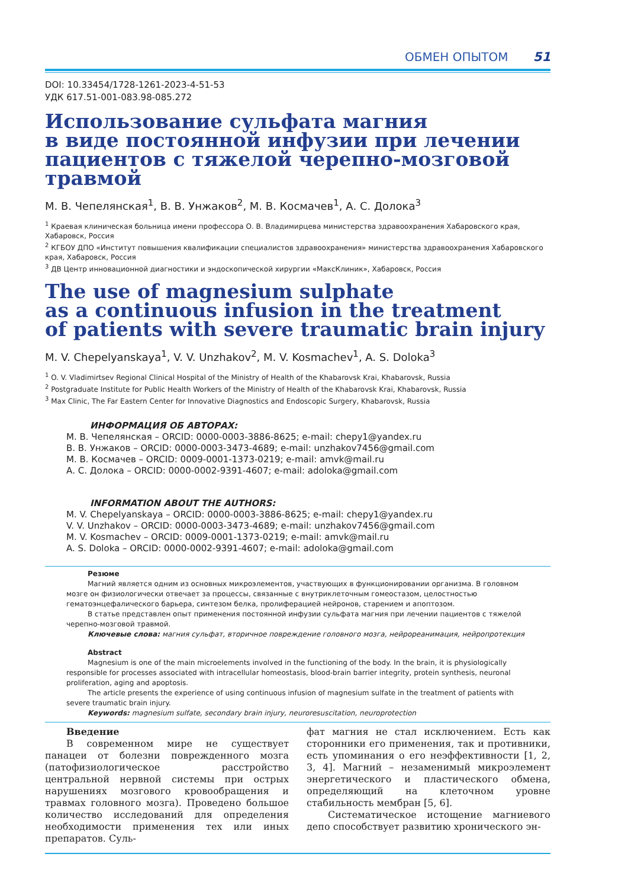ОБМЕН ОПЫТОМ 51
DOI: 10.33454/1728-1261-2023-4-51-53
УДК 617.51-001-083.98-085.272
Использование сульфата магния
в виде постоянной инфузии при лечении
пациентов с тяжелой черепно-мозговой травмой
М. В. Чепелянская<sup>1</sup>, В. В. Унжаков<sup>2</sup>, М. В. Космачев<sup>1</sup>, А. С. Долока<sup>3</sup>
<sup>1</sup> Краевая клиническая больница имени профессора О. В. Владимирцева министерства здравоохранения Хабаровского края, Хабаровск, Россия
<sup>2</sup> КГБОУ ДПО «Институт повышения квалификации специалистов здравоохранения» министерства здравоохранения Хабаровского края, Хабаровск, Россия
<sup>3</sup> ДВ Центр инновационной диагностики и эндоскопической хирургии «МаксКлиник», Хабаровск, Россия
The use of magnesium sulphate
as a continuous infusion in the treatment
of patients with severe traumatic brain injury
M. V. Chepelyanskaya<sup>1</sup>, V. V. Unzhakov<sup>2</sup>, M. V. Kosmachev<sup>1</sup>, A. S. Doloka<sup>3</sup>
<sup>1</sup> O. V. Vladimirtsev Regional Clinical Hospital of the Ministry of Health of the Khabarovsk Krai, Khabarovsk, Russia
<sup>2</sup> Postgraduate Institute for Public Health Workers of the Ministry of Health of the Khabarovsk Krai, Khabarovsk, Russia
<sup>3</sup> Max Clinic, The Far Eastern Center for Innovative Diagnostics and Endoscopic Surgery, Khabarovsk, Russia
ИНФОРМАЦИЯ ОБ АВТОРАХ:
М. В. Чепелянская – ORCID: 0000-0003-3886-8625; e-mail: chepy1@yandex.ru
В. В. Унжаков – ORCID: 0000-0003-3473-4689; e-mail: unzhakov7456@gmail.com
М. В. Космачев – ORCID: 0009-0001-1373-0219; e-mail: amvk@mail.ru
А. С. Долока – ORCID: 0000-0002-9391-4607; e-mail: adoloka@gmail.com
INFORMATION ABOUT THE AUTHORS:
M. V. Chepelyanskaya – ORCID: 0000-0003-3886-8625; e-mail: chepy1@yandex.ru
V. V. Unzhakov – ORCID: 0000-0003-3473-4689; e-mail: unzhakov7456@gmail.com
M. V. Kosmachev – ORCID: 0009-0001-1373-0219; e-mail: amvk@mail.ru
A. S. Doloka – ORCID: 0000-0002-9391-4607; e-mail: adoloka@gmail.com
Резюме
Магний является одним из основных микроэлементов, участвующих в функционировании организма. В головном мозге он физиологически отвечает за процессы, связанные с внутриклеточным гомеостазом, целостностью гематоэнцефалического барьера, синтезом белка, пролиферацией нейронов, старением и апоптозом.
В статье представлен опыт применения постоянной инфузии сульфата магния при лечении пациентов с тяжелой черепно-мозговой травмой.
Ключевые слова: магния сульфат, вторичное повреждение головного мозга, нейрореанимация, нейропротекция
Abstract
Magnesium is one of the main microelements involved in the functioning of the body. In the brain, it is physiologically responsible for processes associated with intracellular homeostasis, blood-brain barrier integrity, protein synthesis, neuronal proliferation, aging and apoptosis.
The article presents the experience of using continuous infusion of magnesium sulfate in the treatment of patients with severe traumatic brain injury.
Keywords: magnesium sulfate, secondary brain injury, neuroresuscitation, neuroprotection
Введение
В современном мире не существует панацеи от болезни поврежденного мозга (патофизиологическое расстройство центральной нервной системы при острых нарушениях мозгового кровообращения и травмах головного мозга). Проведено большое количество исследований для определения необходимости применения тех или иных препаратов. Суль-
фат магния не стал исключением. Есть как сторонники его применения, так и противники, есть упоминания о его неэффективности [1, 2, 3, 4]. Магний – незаменимый микроэлемент энергетического и пластического обмена, определяющий на клеточном уровне стабильность мембран [5, 6].
Систематическое истощение магниевого депо способствует развитию хронического эн-